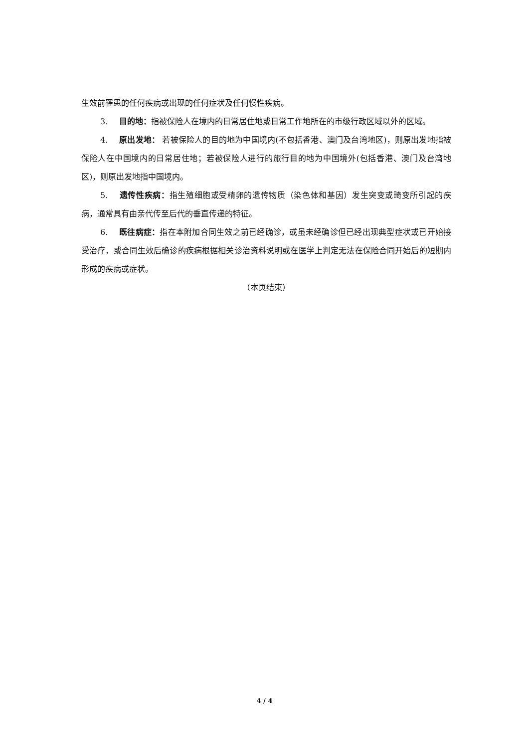生效前罹患的任何疾病或出现的任何症状及任何慢性疾病。
3. 目的地：指被保险人在境内的日常居住地或日常工作地所在的市级行政区域以外的区域。
4. 原出发地： 若被保险人的目的地为中国境内(不包括香港、澳门及台湾地区)，则原出发地指被保险人在中国境内的日常居住地；若被保险人进行的旅行目的地为中国境外(包括香港、澳门及台湾地区)，则原出发地指中国境内。
5. 遗传性疾病：指生殖细胞或受精卵的遗传物质（染色体和基因）发生突变或畸变所引起的疾病，通常具有由亲代传至后代的垂直传递的特征。
6. 既往病症：指在本附加合同生效之前已经确诊，或虽未经确诊但已经出现典型症状或已开始接受治疗，或合同生效后确诊的疾病根据相关诊治资料说明或在医学上判定无法在保险合同开始后的短期内形成的疾病或症状。
（本页结束）
4 / 4